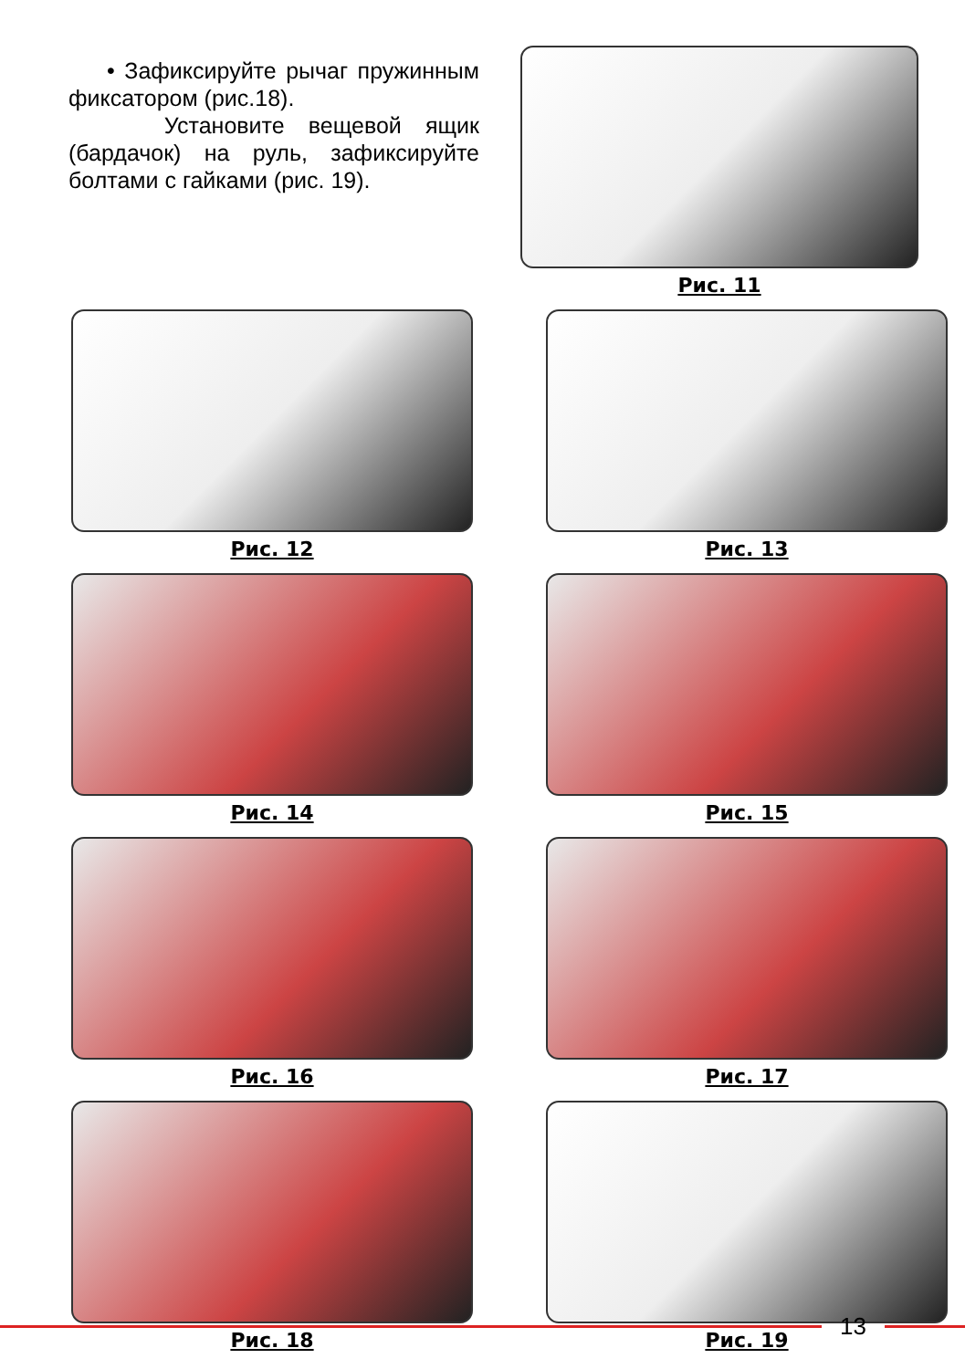• Зафиксируйте рычаг пружинным фиксатором (рис.18).
Установите вещевой ящик (бардачок) на руль, зафиксируйте болтами с гайками (рис. 19).
Рис. 11
Рис. 12
Рис. 13
Рис. 14
Рис. 15
Рис. 16
Рис. 17
Рис. 18
Рис. 19
13